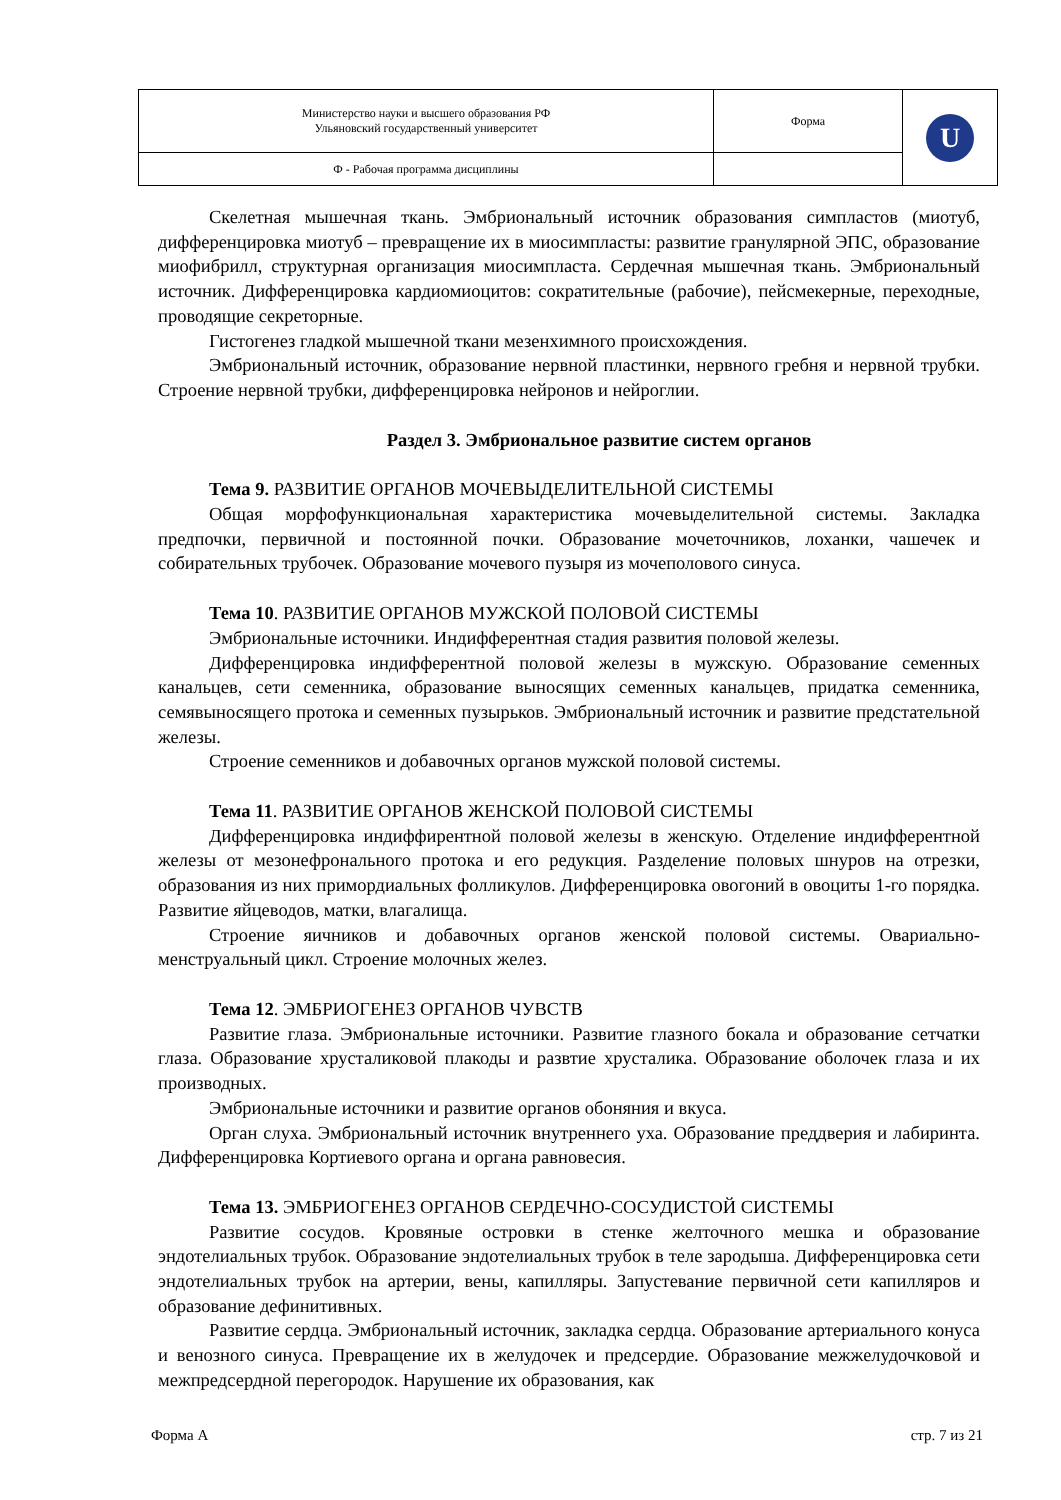| Министерство науки и высшего образования РФ Ульяновский государственный университет | Форма | U |
| Ф - Рабочая программа дисциплины | | |
Скелетная мышечная ткань. Эмбриональный источник образования симпластов (миотуб, дифференцировка миотуб – превращение их в миосимпласты: развитие гранулярной ЭПС, образование миофибрилл, структурная организация миосимпласта. Сердечная мышечная ткань. Эмбриональный источник. Дифференцировка кардиомиоцитов: сократительные (рабочие), пейсмекерные, переходные, проводящие секреторные.
Гистогенез гладкой мышечной ткани мезенхимного происхождения.
Эмбриональный источник, образование нервной пластинки, нервного гребня и нервной трубки. Строение нервной трубки, дифференцировка нейронов и нейроглии.
Раздел 3. Эмбриональное развитие систем органов
Тема 9. РАЗВИТИЕ ОРГАНОВ МОЧЕВЫДЕЛИТЕЛЬНОЙ СИСТЕМЫ
Общая морфофункциональная характеристика мочевыделительной системы. Закладка предпочки, первичной и постоянной почки. Образование мочеточников, лоханки, чашечек и собирательных трубочек. Образование мочевого пузыря из мочеполового синуса.
Тема 10. РАЗВИТИЕ ОРГАНОВ МУЖСКОЙ ПОЛОВОЙ СИСТЕМЫ
Эмбриональные источники. Индифферентная стадия развития половой железы.
Дифференцировка индифферентной половой железы в мужскую. Образование семенных канальцев, сети семенника, образование выносящих семенных канальцев, придатка семенника, семявыносящего протока и семенных пузырьков. Эмбриональный источник и развитие предстательной железы.
Строение семенников и добавочных органов мужской половой системы.
Тема 11. РАЗВИТИЕ ОРГАНОВ ЖЕНСКОЙ ПОЛОВОЙ СИСТЕМЫ
Дифференцировка индиффирентной половой железы в женскую. Отделение индифферентной железы от мезонефронального протока и его редукция. Разделение половых шнуров на отрезки, образования из них примордиальных фолликулов. Дифференцировка овогоний в овоциты 1-го порядка. Развитие яйцеводов, матки, влагалища.
Строение яичников и добавочных органов женской половой системы. Овариально-менструальный цикл. Строение молочных желез.
Тема 12. ЭМБРИОГЕНЕЗ ОРГАНОВ ЧУВСТВ
Развитие глаза. Эмбриональные источники. Развитие глазного бокала и образование сетчатки глаза. Образование хрусталиковой плакоды и развтие хрусталика. Образование оболочек глаза и их производных.
Эмбриональные источники и развитие органов обоняния и вкуса.
Орган слуха. Эмбриональный источник внутреннего уха. Образование преддверия и лабиринта. Дифференцировка Кортиевого органа и органа равновесия.
Тема 13. ЭМБРИОГЕНЕЗ ОРГАНОВ СЕРДЕЧНО-СОСУДИСТОЙ СИСТЕМЫ
Развитие сосудов. Кровяные островки в стенке желточного мешка и образование эндотелиальных трубок. Образование эндотелиальных трубок в теле зародыша. Дифференцировка сети эндотелиальных трубок на артерии, вены, капилляры. Запустевание первичной сети капилляров и образование дефинитивных.
Развитие сердца. Эмбриональный источник, закладка сердца. Образование артериального конуса и венозного синуса. Превращение их в желудочек и предсердие. Образование межжелудочковой и межпредсердной перегородок. Нарушение их образования, как
Форма А стр. 7 из 21